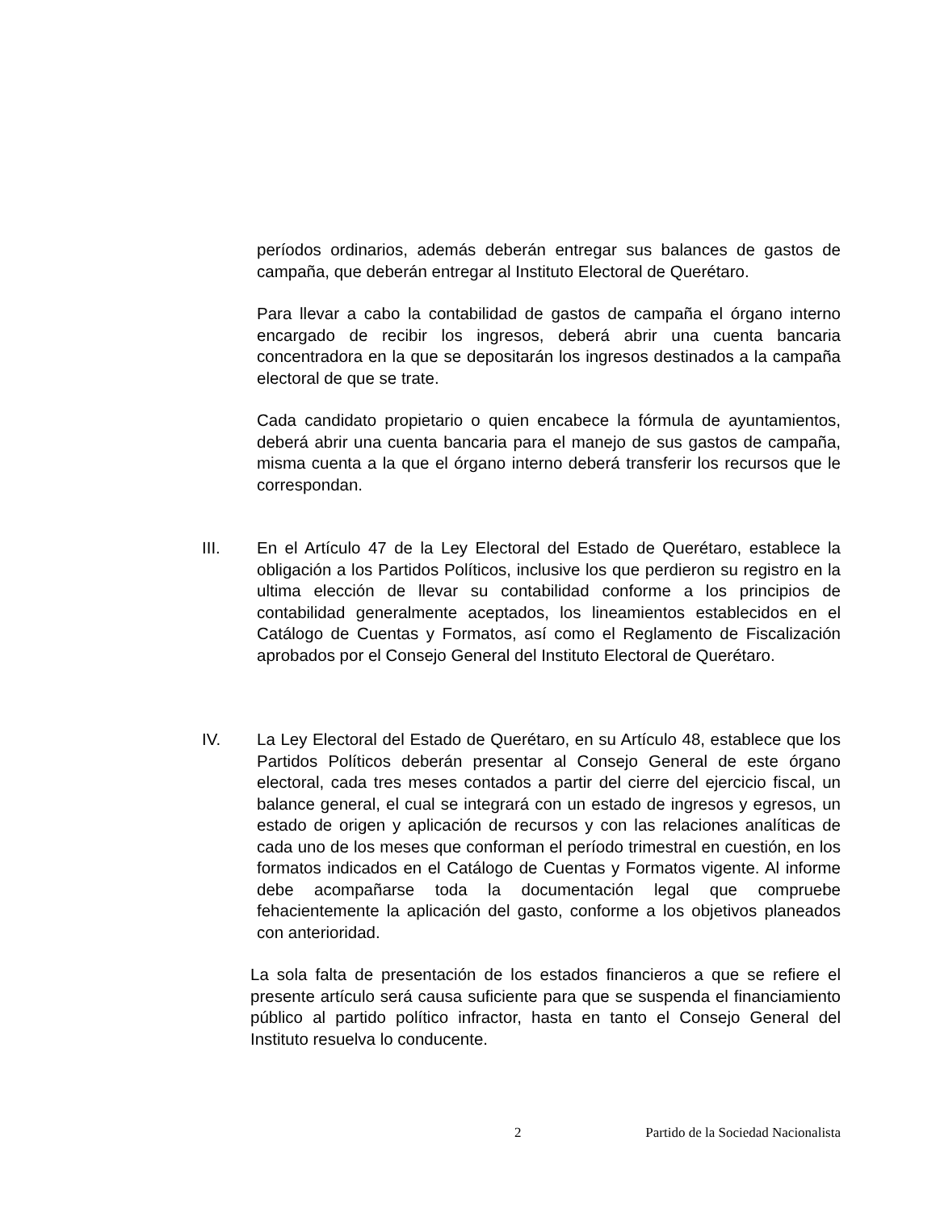períodos ordinarios, además deberán entregar sus balances de gastos de campaña, que deberán entregar al Instituto Electoral de Querétaro.
Para llevar a cabo la contabilidad de gastos de campaña el órgano interno encargado de recibir los ingresos, deberá abrir una cuenta bancaria concentradora en la que se depositarán los ingresos destinados a la campaña electoral de que se trate.
Cada candidato propietario o quien encabece la fórmula de ayuntamientos, deberá abrir una cuenta bancaria para el manejo de sus gastos de campaña, misma cuenta a la que el órgano interno deberá transferir los recursos que le correspondan.
III. En el Artículo 47 de la Ley Electoral del Estado de Querétaro, establece la obligación a los Partidos Políticos, inclusive los que perdieron su registro en la ultima elección de llevar su contabilidad conforme a los principios de contabilidad generalmente aceptados, los lineamientos establecidos en el Catálogo de Cuentas y Formatos, así como el Reglamento de Fiscalización aprobados por el Consejo General del Instituto Electoral de Querétaro.
IV. La Ley Electoral del Estado de Querétaro, en su Artículo 48, establece que los Partidos Políticos deberán presentar al Consejo General de este órgano electoral, cada tres meses contados a partir del cierre del ejercicio fiscal, un balance general, el cual se integrará con un estado de ingresos y egresos, un estado de origen y aplicación de recursos y con las relaciones analíticas de cada uno de los meses que conforman el período trimestral en cuestión, en los formatos indicados en el Catálogo de Cuentas y Formatos vigente. Al informe debe acompañarse toda la documentación legal que compruebe fehacientemente la aplicación del gasto, conforme a los objetivos planeados con anterioridad.
La sola falta de presentación de los estados financieros a que se refiere el presente artículo será causa suficiente para que se suspenda el financiamiento público al partido político infractor, hasta en tanto el Consejo General del Instituto resuelva lo conducente.
2 Partido de la Sociedad Nacionalista